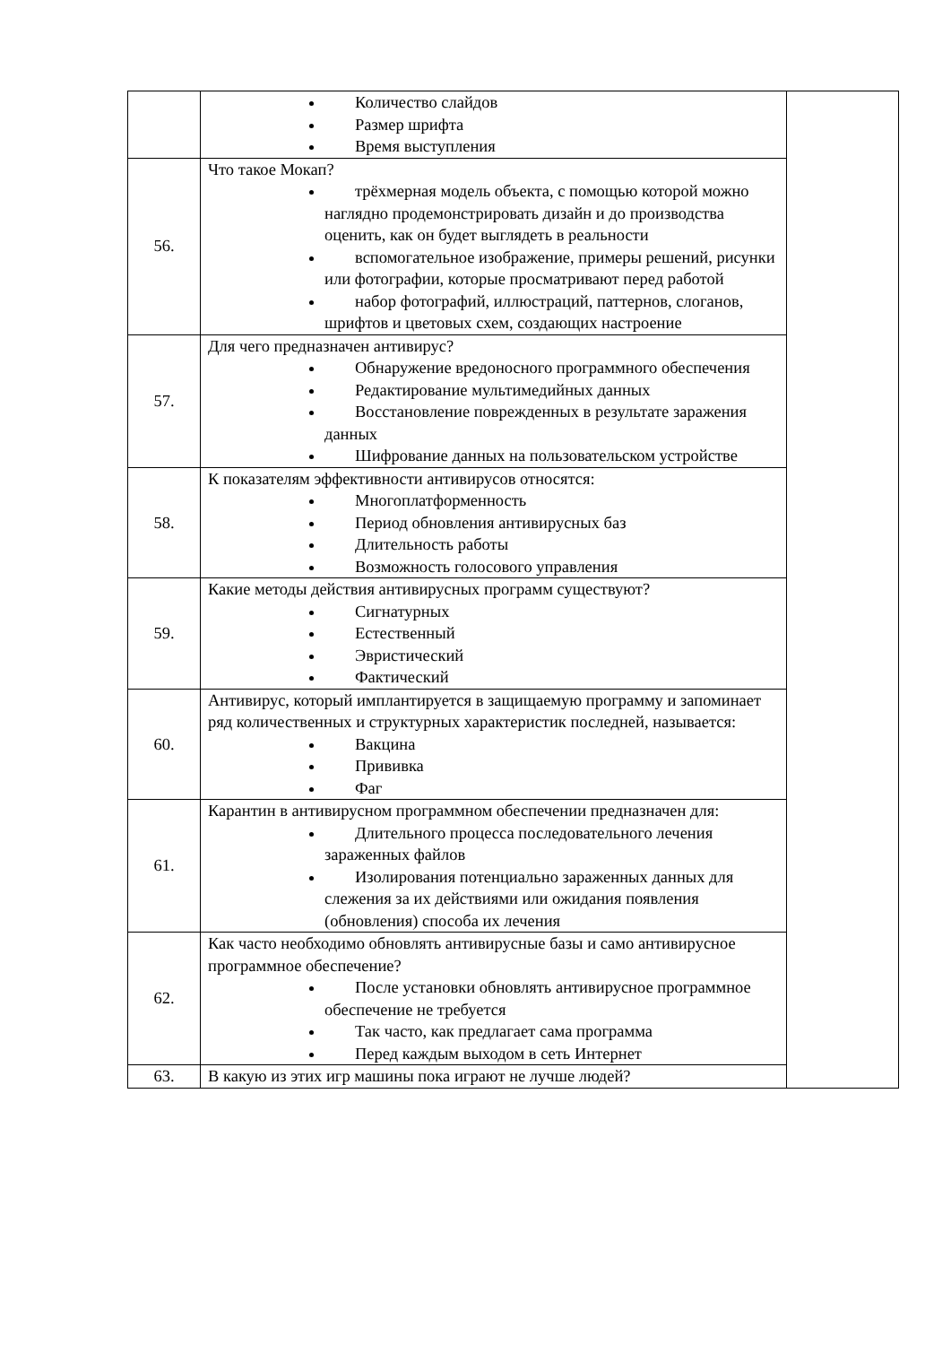| | Количество слайдов Размер шрифта Время выступления | |
| 56. | Что такое Мокап? трёхмерная модель объекта, с помощью которой можно наглядно продемонстрировать дизайн и до производства оценить, как он будет выглядеть в реальности вспомогательное изображение, примеры решений, рисунки или фотографии, которые просматривают перед работой набор фотографий, иллюстраций, паттернов, слоганов, шрифтов и цветовых схем, создающих настроение | |
| 57. | Для чего предназначен антивирус? Обнаружение вредоносного программного обеспечения Редактирование мультимедийных данных Восстановление поврежденных в результате заражения данных Шифрование данных на пользовательском устройстве | |
| 58. | К показателям эффективности антивирусов относятся: Многоплатформенность Период обновления антивирусных баз Длительность работы Возможность голосового управления | |
| 59. | Какие методы действия антивирусных программ существуют? Сигнатурных Естественный Эвристический Фактический | |
| 60. | Антивирус, который имплантируется в защищаемую программу и запоминает ряд количественных и структурных характеристик последней, называется: Вакцина Прививка Фаг | |
| 61. | Карантин в антивирусном программном обеспечении предназначен для: Длительного процесса последовательного лечения зараженных файлов Изолирования потенциально зараженных данных для слежения за их действиями или ожидания появления (обновления) способа их лечения | |
| 62. | Как часто необходимо обновлять антивирусные базы и само антивирусное программное обеспечение? После установки обновлять антивирусное программное обеспечение не требуется Так часто, как предлагает сама программа Перед каждым выходом в сеть Интернет | |
| 63. | В какую из этих игр машины пока играют не лучше людей? | |